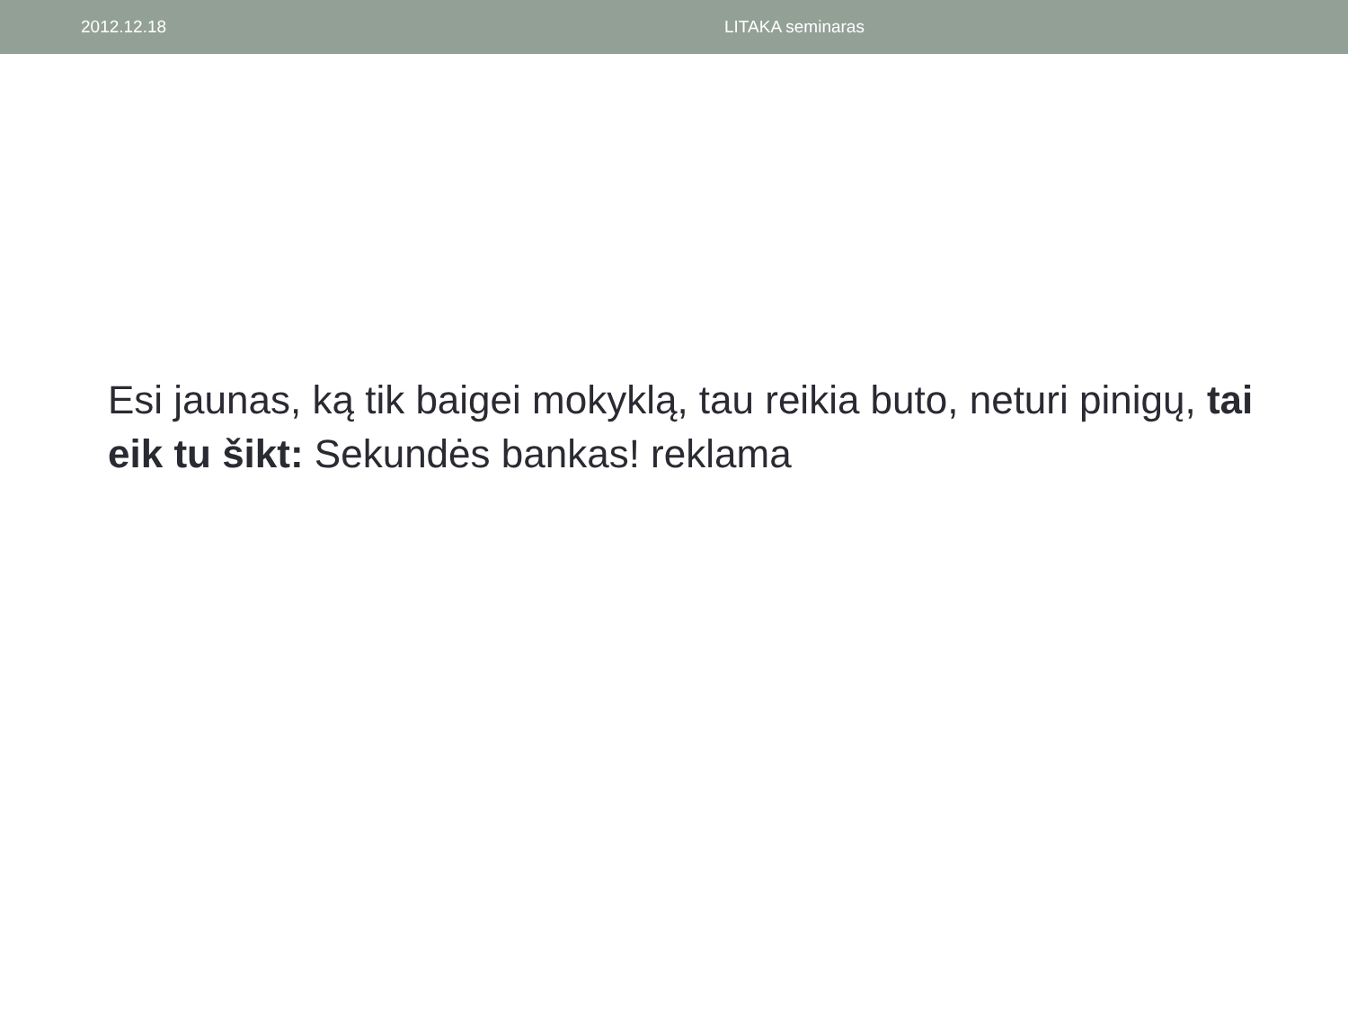2012.12.18 LITAKA seminaras
Esi jaunas, ką tik baigei mokyklą, tau reikia buto, neturi pinigų, tai eik tu šikt: Sekundės bankas! reklama